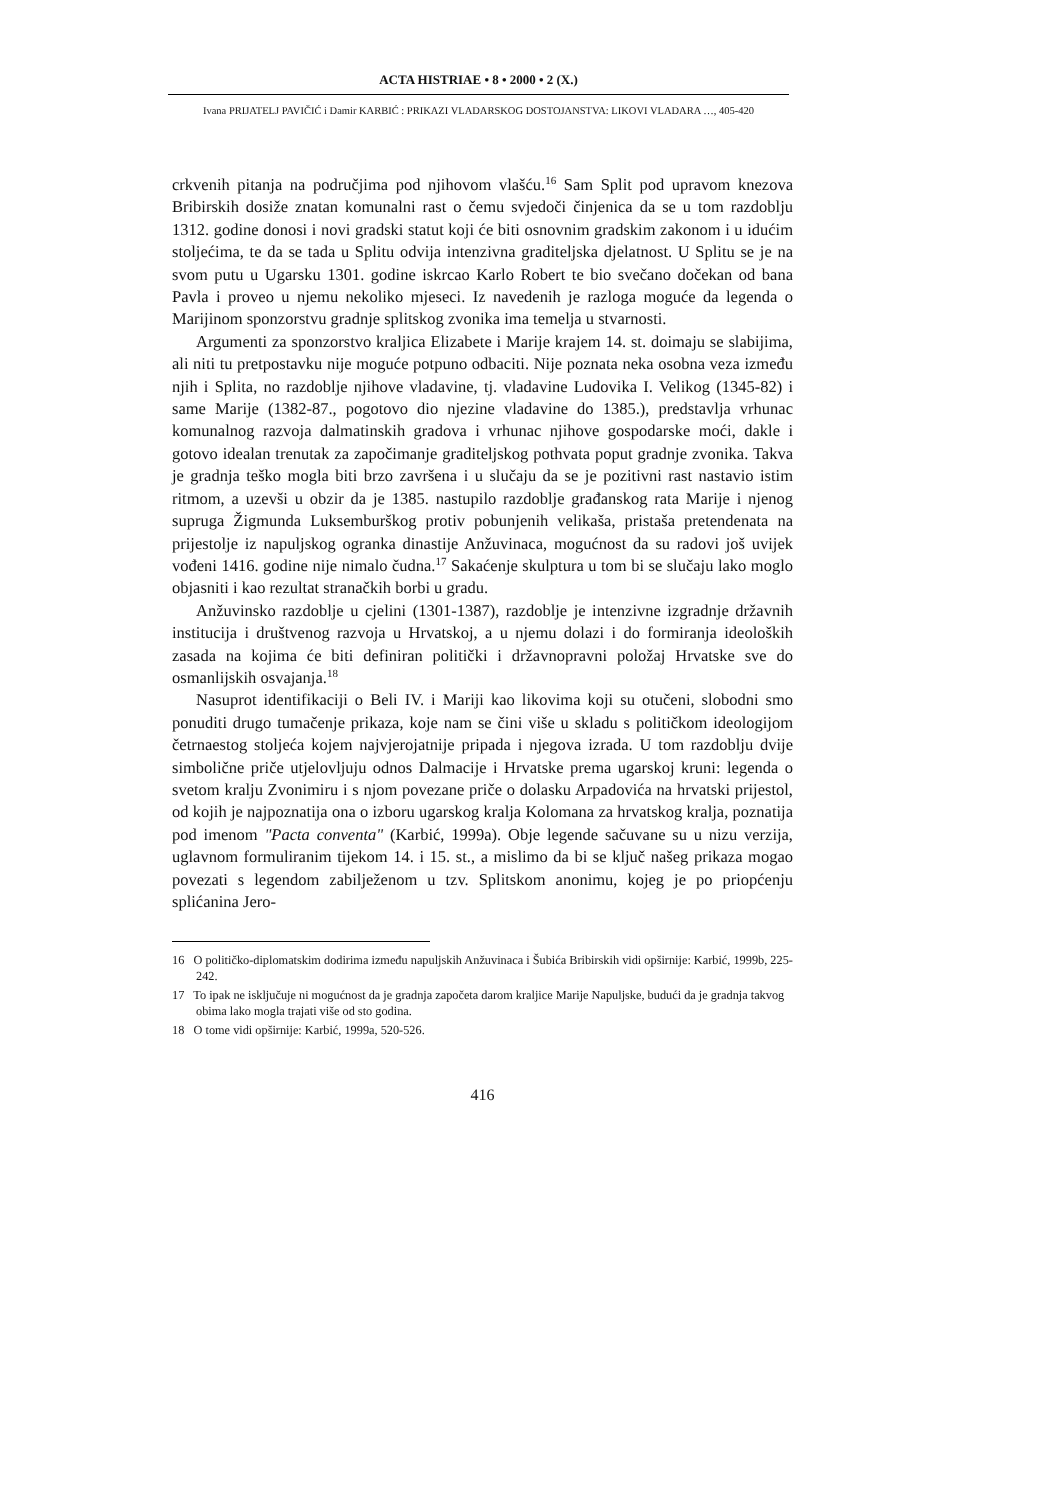ACTA HISTRIAE • 8 • 2000 • 2 (X.)
Ivana PRIJATELJ PAVIČIĆ i Damir KARBIĆ : PRIKAZI VLADARSKOG DOSTOJANSTVA: LIKOVI VLADARA …, 405-420
crkvenih pitanja na područjima pod njihovom vlašću.<sup>16</sup> Sam Split pod upravom knezova Bribirskih dosiže znatan komunalni rast o čemu svjedoči činjenica da se u tom razdoblju 1312. godine donosi i novi gradski statut koji će biti osnovnim grad­skim zakonom i u idućim stoljećima, te da se tada u Splitu odvija intenzivna graditeljska djelatnost. U Splitu se je na svom putu u Ugarsku 1301. godine iskrcao Karlo Robert te bio svečano dočekan od bana Pavla i proveo u njemu nekoliko mjeseci. Iz navedenih je razloga moguće da legenda o Marijinom sponzorstvu gradnje splitskog zvonika ima temelja u stvarnosti.
Argumenti za sponzorstvo kraljica Elizabete i Marije krajem 14. st. doimaju se slabijima, ali niti tu pretpostavku nije moguće potpuno odbaciti. Nije poznata neka osobna veza između njih i Splita, no razdoblje njihove vladavine, tj. vladavine Ludovika I. Velikog (1345-82) i same Marije (1382-87., pogotovo dio njezine vla­davine do 1385.), predstavlja vrhunac komunalnog razvoja dalmatinskih gradova i vrhunac njihove gospodarske moći, dakle i gotovo idealan trenutak za započimanje graditeljskog pothvata poput gradnje zvonika. Takva je gradnja teško mogla biti brzo završena i u slučaju da se je pozitivni rast nastavio istim ritmom, a uzevši u obzir da je 1385. nastupilo razdoblje građanskog rata Marije i njenog supruga Žigmunda Luksemburškog protiv pobunjenih velikaša, pristaša pretendenata na prijestolje iz napuljskog ogranka dinastije Anžuvinaca, mogućnost da su radovi još uvijek vođeni 1416. godine nije nimalo čudna.<sup>17</sup> Sakaćenje skulptura u tom bi se slučaju lako moglo objasniti i kao rezultat stranačkih borbi u gradu.
Anžuvinsko razdoblje u cjelini (1301-1387), razdoblje je intenzivne izgradnje državnih institucija i društvenog razvoja u Hrvatskoj, a u njemu dolazi i do for­miranja ideoloških zasada na kojima će biti definiran politički i državnopravni po­ložaj Hrvatske sve do osmanlijskih osvajanja.<sup>18</sup>
Nasuprot identifikaciji o Beli IV. i Mariji kao likovima koji su otučeni, slobodni smo ponuditi drugo tumačenje prikaza, koje nam se čini više u skladu s političkom ideologijom četrnaestog stoljeća kojem najvjerojatnije pripada i njegova izrada. U tom razdoblju dvije simbolične priče utjelovljuju odnos Dalmacije i Hrvatske prema ugarskoj kruni: legenda o svetom kralju Zvonimiru i s njom povezane priče o dolasku Arpadovića na hrvatski prijestol, od kojih je najpoznatija ona o izboru ugarskog kralja Kolomana za hrvatskog kralja, poznatija pod imenom "Pacta conventa" (Karbić, 1999a). Obje legende sačuvane su u nizu verzija, uglavnom formuliranim tijekom 14. i 15. st., a mislimo da bi se ključ našeg prikaza mogao povezati s legen­dom zabilježenom u tzv. Splitskom anonimu, kojeg je po priopćenju splićanina Jero-
16 O političko-diplomatskim dodirima između napuljskih Anžuvinaca i Šubića Bribirskih vidi opširnije: Karbić, 1999b, 225-242.
17 To ipak ne isključuje ni mogućnost da je gradnja započeta darom kraljice Marije Napuljske, budući da je gradnja takvog obima lako mogla trajati više od sto godina.
18 O tome vidi opširnije: Karbić, 1999a, 520-526.
416